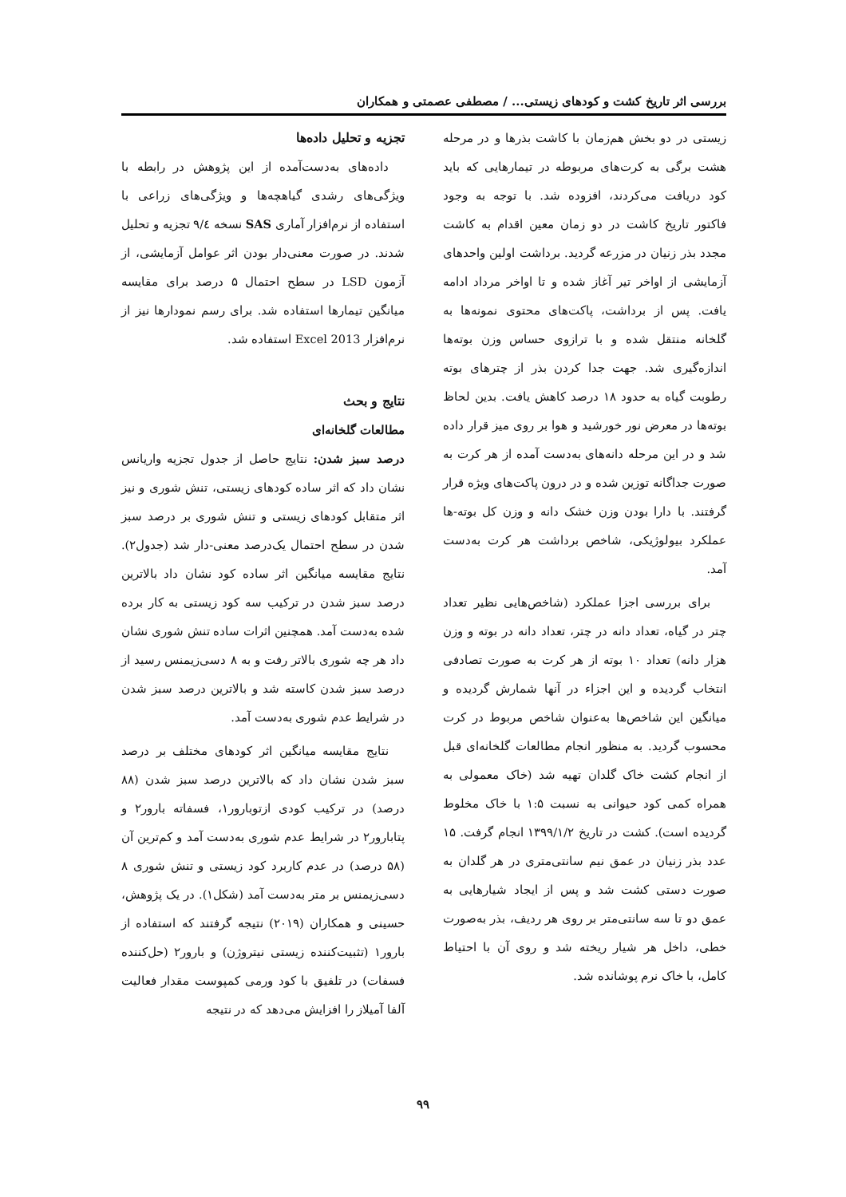بررسی اثر تاریخ کشت و کودهای زیستی... / مصطفی عصمتی و همکاران
زیستی در دو بخش هم‌زمان با کاشت بذرها و در مرحله هشت برگی به کرت‌های مربوطه در تیمارهایی که باید کود دریافت می‌کردند، افزوده شد. با توجه به وجود فاکتور تاریخ کاشت در دو زمان معین اقدام به کاشت مجدد بذر زنیان در مزرعه گردید. برداشت اولین واحدهای آزمایشی از اواخر تیر آغاز شده و تا اواخر مرداد ادامه یافت. پس از برداشت، پاکت‌های محتوی نمونه‌ها به گلخانه منتقل شده و با ترازوی حساس وزن بوته‌ها اندازه‌گیری شد. جهت جدا کردن بذر از چترهای بوته رطوبت گیاه به حدود ۱۸ درصد کاهش یافت. بدین لحاظ بوته‌ها در معرض نور خورشید و هوا بر روی میز قرار داده شد و در این مرحله دانه‌های به‌دست آمده از هر کرت به صورت جداگانه توزین شده و در درون پاکت‌های ویژه قرار گرفتند. با دارا بودن وزن خشک دانه و وزن کل بوته-ها عملکرد بیولوژیکی، شاخص برداشت هر کرت به‌دست آمد.
برای بررسی اجزا عملکرد (شاخص‌هایی نظیر تعداد چتر در گیاه، تعداد دانه در چتر، تعداد دانه در بوته و وزن هزار دانه) تعداد ۱۰ بوته از هر کرت به صورت تصادفی انتخاب گردیده و این اجزاء در آنها شمارش گردیده و میانگین این شاخص‌ها به‌عنوان شاخص مربوط در کرت محسوب گردید. به منظور انجام مطالعات گلخانه‌ای قبل از انجام کشت خاک گلدان تهیه شد (خاک معمولی به همراه کمی کود حیوانی به نسبت ۱:۵ با خاک مخلوط گردیده است). کشت در تاریخ ۱۳۹۹/۱/۲ انجام گرفت. ۱۵ عدد بذر زنیان در عمق نیم سانتی‌متری در هر گلدان به صورت دستی کشت شد و پس از ایجاد شیارهایی به عمق دو تا سه سانتی‌متر بر روی هر ردیف، بذر به‌صورت خطی، داخل هر شیار ریخته شد و روی آن با احتیاط کامل، با خاک نرم پوشانده شد.
تجزیه و تحلیل داده‌ها
داده‌های به‌دست‌آمده از این پژوهش در رابطه با ویژگی‌های رشدی گیاهچه‌ها و ویژگی‌های زراعی با استفاده از نرم‌افزار آماری SAS نسخه ۹/٤ تجزیه و تحلیل شدند. در صورت معنی‌دار بودن اثر عوامل آزمایشی، از آزمون LSD در سطح احتمال ۵ درصد برای مقایسه میانگین تیمارها استفاده شد. برای رسم نمودارها نیز از نرم‌افزار Excel 2013 استفاده شد.
نتایج و بحث
مطالعات گلخانه‌ای
درصد سبز شدن: نتایج حاصل از جدول تجزیه واریانس نشان داد که اثر ساده کودهای زیستی، تنش شوری و نیز اثر متقابل کودهای زیستی و تنش شوری بر درصد سبز شدن در سطح احتمال یک‌درصد معنی-دار شد (جدول۲). نتایج مقایسه میانگین اثر ساده کود نشان داد بالاترین درصد سبز شدن در ترکیب سه کود زیستی به کار برده شده به‌دست آمد. همچنین اثرات ساده تنش شوری نشان داد هر چه شوری بالاتر رفت و به ۸ دسی‌زیمنس رسید از درصد سبز شدن کاسته شد و بالاترین درصد سبز شدن در شرایط عدم شوری به‌دست آمد.
نتایج مقایسه میانگین اثر کودهای مختلف بر درصد سبز شدن نشان داد که بالاترین درصد سبز شدن (۸۸ درصد) در ترکیب کودی ازتوبارور۱، فسفاته بارور۲ و پتابارور۲ در شرایط عدم شوری به‌دست آمد و کم‌ترین آن (۵۸ درصد) در عدم کاربرد کود زیستی و تنش شوری ۸ دسی‌زیمنس بر متر به‌دست آمد (شکل۱). در یک پژوهش، حسینی و همکاران (۲۰۱۹) نتیجه گرفتند که استفاده از بارور۱ (تثبیت‌کننده زیستی نیتروژن) و بارور۲ (حل‌کننده فسفات) در تلفیق با کود ورمی کمپوست مقدار فعالیت آلفا آمیلاز را افزایش می‌دهد که در نتیجه
۹۹